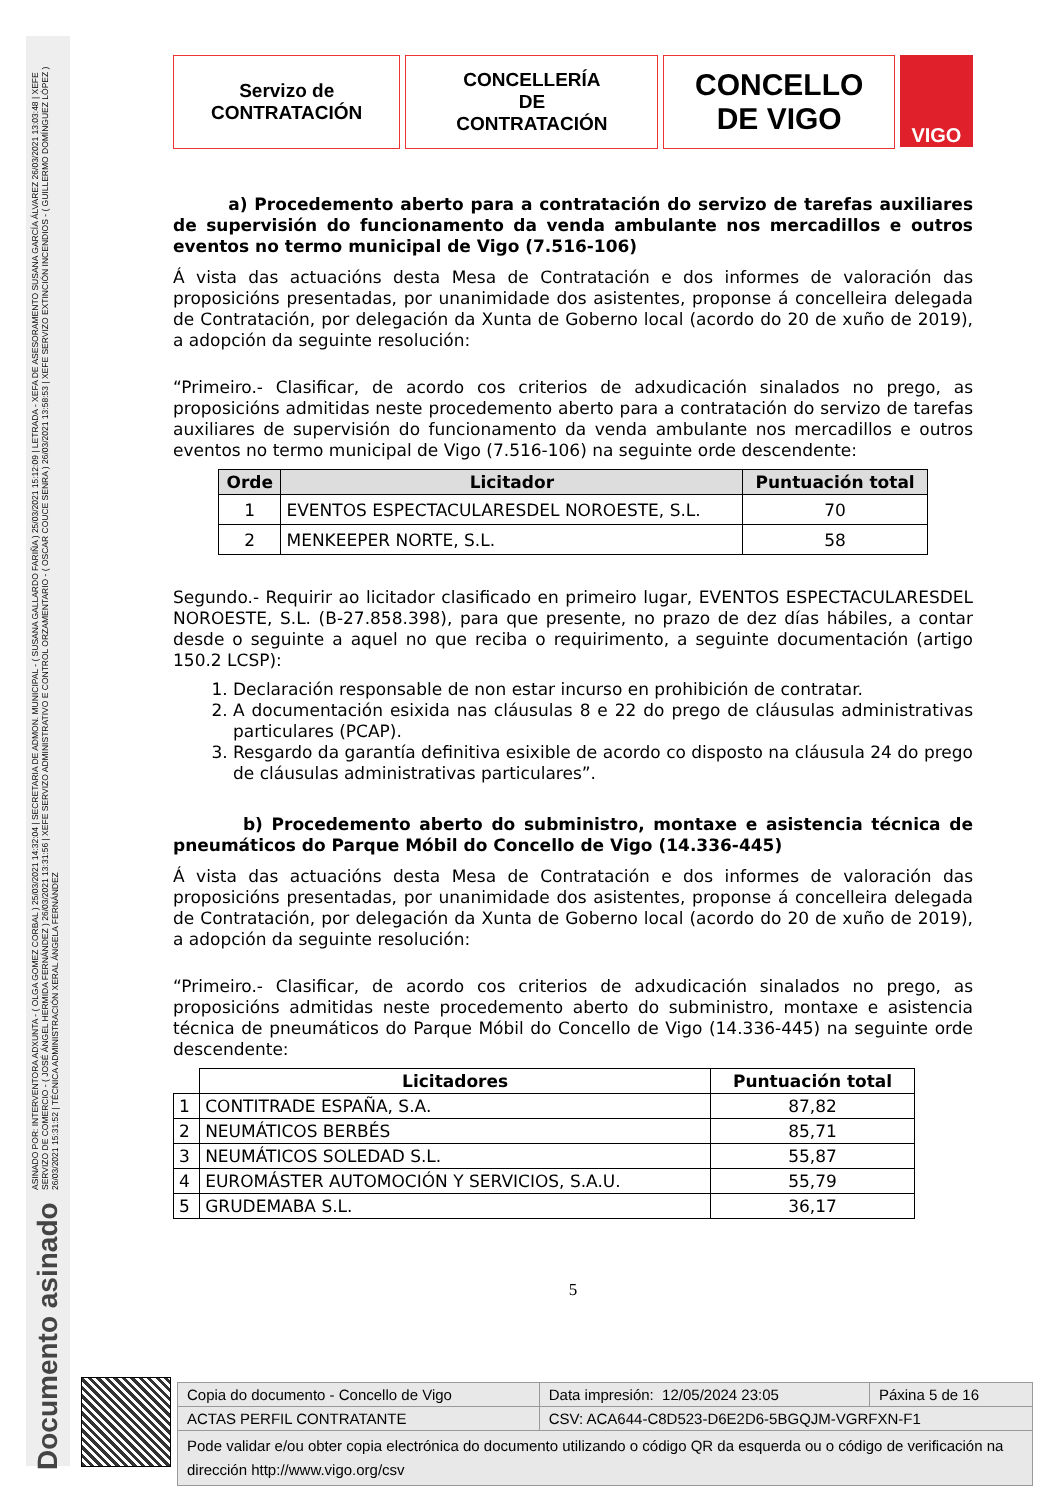ASINADO POR: INTERVENTORA ADXUNTA - ( OLGA GOMEZ CORBAL ) 25/03/2021 14:32:04 | SECRETARIA DE ADMON. MUNICIPAL - ( SUSANA GALLARDO FARIÑA ) 25/03/2021 15:12:09 | LETRADA - XEFA DE ASESORAMENTO SUSANA GARCÍA ÁLVAREZ 26/03/2021 13:03:48 | XEFE SERVIZO DE COMERCIO - ( JOSÉ ÁNGEL HERMIDA FERNÁNDEZ ) 26/03/2021 13:31:56 | XEFE SERVIZO ADMINISTRATIVO E CONTROL ORZAMENTARIO - ( OSCAR COUCE SENRA ) 26/03/2021 13:58:53 | XEFE SERVIZO EXTINCIÓN INCENDIOS - ( GUILLERMO DOMÍNGUEZ LÓPEZ ) 26/03/2021 15:31:52 | TÉCNICA ADMINISTRACIÓN XERAL ÁNGELA FERNÁNDEZ
Documento asinado
Servizo de
CONTRATACIÓN
CONCELLERÍA
DE
CONTRATACIÓN
CONCELLO
DE VIGO
VIGO
a) Procedemento aberto para a contratación do servizo de tarefas auxiliares de supervisión do funcionamento da venda ambulante nos mercadillos e outros eventos no termo municipal de Vigo (7.516-106)
Á vista das actuacións desta Mesa de Contratación e dos informes de valoración das proposicións presentadas, por unanimidade dos asistentes, proponse á concelleira delegada de Contratación, por delegación da Xunta de Goberno local (acordo do 20 de xuño de 2019), a adopción da seguinte resolución:
“Primeiro.- Clasificar, de acordo cos criterios de adxudicación sinalados no prego, as proposicións admitidas neste procedemento aberto para a contratación do servizo de tarefas auxiliares de supervisión do funcionamento da venda ambulante nos mercadillos e outros eventos no termo municipal de Vigo (7.516-106) na seguinte orde descendente:
| Orde | Licitador | Puntuación total |
| --- | --- | --- |
| 1 | EVENTOS ESPECTACULARESDEL NOROESTE, S.L. | 70 |
| 2 | MENKEEPER NORTE, S.L. | 58 |
Segundo.- Requirir ao licitador clasificado en primeiro lugar, EVENTOS ESPECTACULARESDEL NOROESTE, S.L. (B-27.858.398), para que presente, no prazo de dez días hábiles, a contar desde o seguinte a aquel no que reciba o requirimento, a seguinte documentación (artigo 150.2 LCSP):
1. Declaración responsable de non estar incurso en prohibición de contratar.
2. A documentación esixida nas cláusulas 8 e 22 do prego de cláusulas administrativas particulares (PCAP).
3. Resgardo da garantía definitiva esixible de acordo co disposto na cláusula 24 do prego de cláusulas administrativas particulares”.
b) Procedemento aberto do subministro, montaxe e asistencia técnica de pneumáticos do Parque Móbil do Concello de Vigo (14.336-445)
Á vista das actuacións desta Mesa de Contratación e dos informes de valoración das proposicións presentadas, por unanimidade dos asistentes, proponse á concelleira delegada de Contratación, por delegación da Xunta de Goberno local (acordo do 20 de xuño de 2019), a adopción da seguinte resolución:
“Primeiro.- Clasificar, de acordo cos criterios de adxudicación sinalados no prego, as proposicións admitidas neste procedemento aberto do subministro, montaxe e asistencia técnica de pneumáticos do Parque Móbil do Concello de Vigo (14.336-445) na seguinte orde descendente:
| | Licitadores | Puntuación total |
| 1 | CONTITRADE ESPAÑA, S.A. | 87,82 |
| 2 | NEUMÁTICOS BERBÉS | 85,71 |
| 3 | NEUMÁTICOS SOLEDAD S.L. | 55,87 |
| 4 | EUROMÁSTER AUTOMOCIÓN Y SERVICIOS, S.A.U. | 55,79 |
| 5 | GRUDEMABA S.L. | 36,17 |
5
| Copia do documento - Concello de Vigo | Data impresión: 12/05/2024 23:05 | Páxina 5 de 16 |
| ACTAS PERFIL CONTRATANTE | CSV: ACA644-C8D523-D6E2D6-5BGQJM-VGRFXN-F1 | |
| Pode validar e/ou obter copia electrónica do documento utilizando o código QR da esquerda ou o código de verificación na dirección http://www.vigo.org/csv | | |